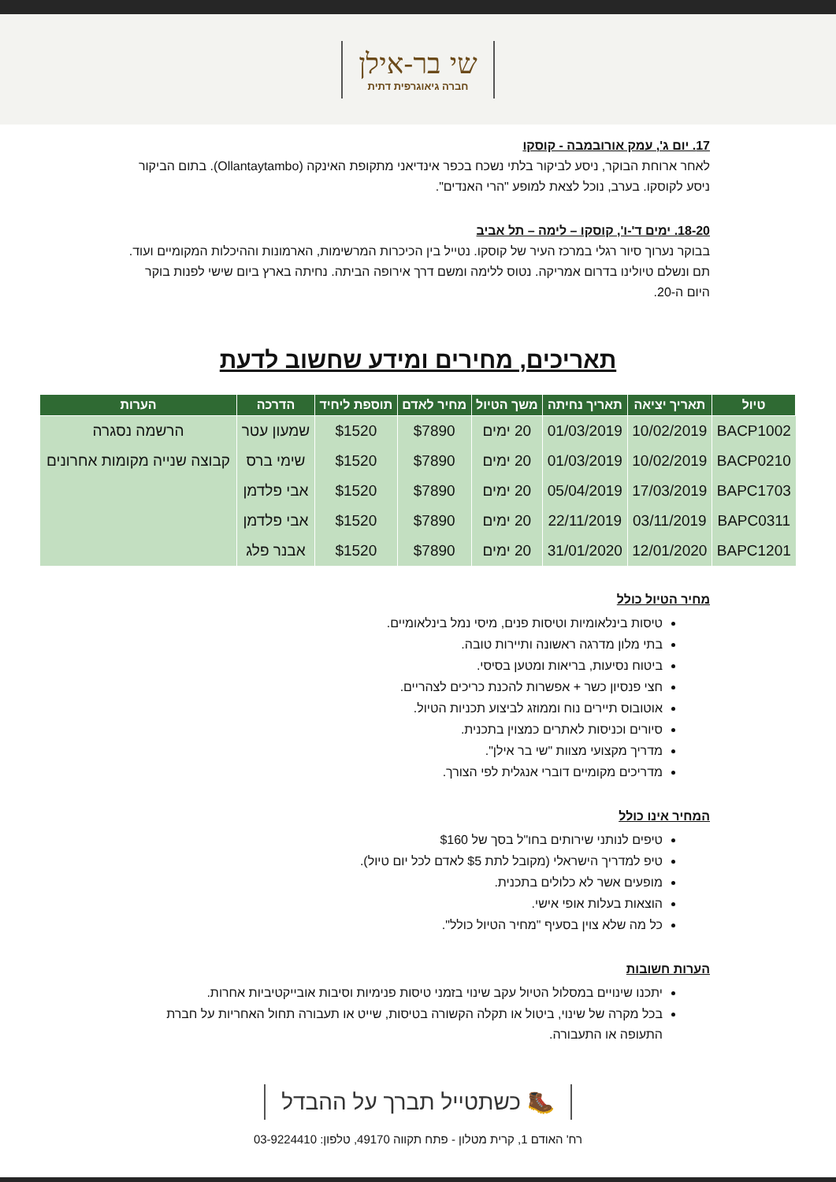שי בר-אילן
חברה גיאוגרפית דתית
17. יום ג', עמק אורובמבה - קוסקו
לאחר ארוחת הבוקר, ניסע לביקור בלתי נשכח בכפר אינדיאני מתקופת האינקה (Ollantaytambo). בתום הביקור ניסע לקוסקו. בערב, נוכל לצאת למופע "הרי האנדים".
18-20. ימים ד'-ו', קוסקו – לימה – תל אביב
בבוקר נערוך סיור רגלי במרכז העיר של קוסקו. נטייל בין הכיכרות המרשימות, הארמונות וההיכלות המקומיים ועוד. תם ונשלם טיולינו בדרום אמריקה. נטוס ללימה ומשם דרך אירופה הביתה. נחיתה בארץ ביום שישי לפנות בוקר היום ה-20.
תאריכים, מחירים ומידע שחשוב לדעת
| טיול | תאריך יציאה | תאריך נחיתה | משך הטיול | מחיר לאדם | תוספת ליחיד | הדרכה | הערות |
| --- | --- | --- | --- | --- | --- | --- | --- |
| BACP1002 | 10/02/2019 | 01/03/2019 | 20 ימים | $7890 | $1520 | שמעון עטר | הרשמה נסגרה |
| BACP0210 | 10/02/2019 | 01/03/2019 | 20 ימים | $7890 | $1520 | שימי ברס | קבוצה שנייה מקומות אחרונים |
| BAPC1703 | 17/03/2019 | 05/04/2019 | 20 ימים | $7890 | $1520 | אבי פלדמן | |
| BAPC0311 | 03/11/2019 | 22/11/2019 | 20 ימים | $7890 | $1520 | אבי פלדמן | |
| BAPC1201 | 12/01/2020 | 31/01/2020 | 20 ימים | $7890 | $1520 | אבנר פלג | |
מחיר הטיול כולל
טיסות בינלאומיות וטיסות פנים, מיסי נמל בינלאומיים.
בתי מלון מדרגה ראשונה ותיירות טובה.
ביטוח נסיעות, בריאות ומטען בסיסי.
חצי פנסיון כשר + אפשרות להכנת כריכים לצהריים.
אוטובוס תיירים נוח וממוזג לביצוע תכניות הטיול.
סיורים וכניסות לאתרים כמצוין בתכנית.
מדריך מקצועי מצוות "שי בר אילן".
מדריכים מקומיים דוברי אנגלית לפי הצורך.
המחיר אינו כולל
טיפים לנותני שירותים בחו"ל בסך של $160
טיפ למדריך הישראלי (מקובל לתת $5 לאדם לכל יום טיול).
מופעים אשר לא כלולים בתכנית.
הוצאות בעלות אופי אישי.
כל מה שלא צוין בסעיף "מחיר הטיול כולל".
הערות חשובות
יתכנו שינויים במסלול הטיול עקב שינוי בזמני טיסות פנימיות וסיבות אובייקטיביות אחרות.
בכל מקרה של שינוי, ביטול או תקלה הקשורה בטיסות, שייט או תעבורה תחול האחריות על חברת התעופה או התעבורה.
🥾 כשתטייל תברך על ההבדל
רח' האודם 1, קרית מטלון - פתח תקווה 49170, טלפון: 03-9224410